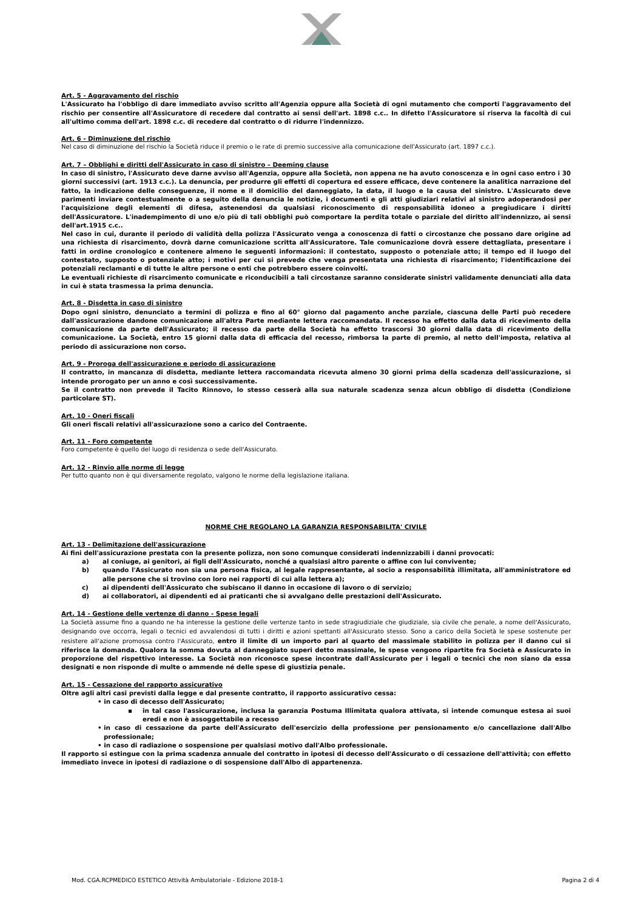Art. 5 - Aggravamento del rischio
L'Assicurato ha l'obbligo di dare immediato avviso scritto all'Agenzia oppure alla Società di ogni mutamento che comporti l'aggravamento del rischio per consentire all'Assicuratore di recedere dal contratto ai sensi dell'art. 1898 c.c.. In difetto l'Assicuratore si riserva la facoltà di cui all'ultimo comma dell'art. 1898 c.c. di recedere dal contratto o di ridurre l'indennizzo.
Art. 6 - Diminuzione del rischio
Nel caso di diminuzione del rischio la Società riduce il premio o le rate di premio successive alla comunicazione dell'Assicurato (art. 1897 c.c.).
Art. 7 – Obblighi e diritti dell'Assicurato in caso di sinistro – Deeming clause
In caso di sinistro, l'Assicurato deve darne avviso all'Agenzia, oppure alla Società, non appena ne ha avuto conoscenza e in ogni caso entro i 30 giorni successivi (art. 1913 c.c.). La denuncia, per produrre gli effetti di copertura ed essere efficace, deve contenere la analitica narrazione del fatto, la indicazione delle conseguenze, il nome e il domicilio del danneggiato, la data, il luogo e la causa del sinistro. L'Assicurato deve parimenti inviare contestualmente o a seguito della denuncia le notizie, i documenti e gli atti giudiziari relativi al sinistro adoperandosi per l'acquisizione degli elementi di difesa, astenendosi da qualsiasi riconoscimento di responsabilità idoneo a pregiudicare i diritti dell'Assicuratore. L'inadempimento di uno e/o più di tali obblighi può comportare la perdita totale o parziale del diritto all'indennizzo, ai sensi dell'art.1915 c.c..
Nel caso in cui, durante il periodo di validità della polizza l'Assicurato venga a conoscenza di fatti o circostanze che possano dare origine ad una richiesta di risarcimento, dovrà darne comunicazione scritta all'Assicuratore. Tale comunicazione dovrà essere dettagliata, presentare i fatti in ordine cronologico e contenere almeno le seguenti informazioni: il contestato, supposto o potenziale atto; il tempo ed il luogo del contestato, supposto o potenziale atto; i motivi per cui si prevede che venga presentata una richiesta di risarcimento; l'identificazione dei potenziali reclamanti e di tutte le altre persone o enti che potrebbero essere coinvolti.
Le eventuali richieste di risarcimento comunicate e riconducibili a tali circostanze saranno considerate sinistri validamente denunciati alla data in cui è stata trasmessa la prima denuncia.
Art. 8 - Disdetta in caso di sinistro
Dopo ogni sinistro, denunciato a termini di polizza e fino al 60° giorno dal pagamento anche parziale, ciascuna delle Parti può recedere dall'assicurazione dandone comunicazione all'altra Parte mediante lettera raccomandata. Il recesso ha effetto dalla data di ricevimento della comunicazione da parte dell'Assicurato; il recesso da parte della Società ha effetto trascorsi 30 giorni dalla data di ricevimento della comunicazione. La Società, entro 15 giorni dalla data di efficacia del recesso, rimborsa la parte di premio, al netto dell'imposta, relativa al periodo di assicurazione non corso.
Art. 9 - Proroga dell'assicurazione e periodo di assicurazione
Il contratto, in mancanza di disdetta, mediante lettera raccomandata ricevuta almeno 30 giorni prima della scadenza dell'assicurazione, si intende prorogato per un anno e così successivamente.
Se il contratto non prevede il Tacito Rinnovo, lo stesso cesserà alla sua naturale scadenza senza alcun obbligo di disdetta (Condizione particolare ST).
Art. 10 - Oneri fiscali
Gli oneri fiscali relativi all'assicurazione sono a carico del Contraente.
Art. 11 - Foro competente
Foro competente è quello del luogo di residenza o sede dell'Assicurato.
Art. 12 - Rinvio alle norme di legge
Per tutto quanto non è qui diversamente regolato, valgono le norme della legislazione italiana.
NORME CHE REGOLANO LA GARANZIA RESPONSABILITA' CIVILE
Art. 13 - Delimitazione dell'assicurazione
Ai fini dell'assicurazione prestata con la presente polizza, non sono comunque considerati indennizzabili i danni provocati:
a) al coniuge, ai genitori, ai figli dell'Assicurato, nonché a qualsiasi altro parente o affine con lui convivente;
b) quando l'Assicurato non sia una persona fisica, al legale rappresentante, al socio a responsabilità illimitata, all'amministratore ed alle persone che si trovino con loro nei rapporti di cui alla lettera a);
c) ai dipendenti dell'Assicurato che subiscano il danno in occasione di lavoro o di servizio;
d) ai collaboratori, ai dipendenti ed ai praticanti che si avvalgano delle prestazioni dell'Assicurato.
Art. 14 - Gestione delle vertenze di danno - Spese legali
La Società assume fino a quando ne ha interesse la gestione delle vertenze tanto in sede stragiudiziale che giudiziale, sia civile che penale, a nome dell'Assicurato, designando ove occorra, legali o tecnici ed avvalendosi di tutti i diritti e azioni spettanti all'Assicurato stesso. Sono a carico della Società le spese sostenute per resistere all'azione promossa contro l'Assicurato, entro il limite di un importo pari al quarto del massimale stabilito in polizza per il danno cui si riferisce la domanda. Qualora la somma dovuta al danneggiato superi detto massimale, le spese vengono ripartite fra Società e Assicurato in proporzione del rispettivo interesse. La Società non riconosce spese incontrate dall'Assicurato per i legali o tecnici che non siano da essa designati e non risponde di multe o ammende né delle spese di giustizia penale.
Art. 15 - Cessazione del rapporto assicurativo
Oltre agli altri casi previsti dalla legge e dal presente contratto, il rapporto assicurativo cessa:
• in caso di decesso dell'Assicurato;
▪ in tal caso l'assicurazione, inclusa la garanzia Postuma Illimitata qualora attivata, si intende comunque estesa ai suoi eredi e non è assoggettabile a recesso
• in caso di cessazione da parte dell'Assicurato dell'esercizio della professione per pensionamento e/o cancellazione dall'Albo professionale;
• in caso di radiazione o sospensione per qualsiasi motivo dall'Albo professionale.
Il rapporto si estingue con la prima scadenza annuale del contratto in ipotesi di decesso dell'Assicurato o di cessazione dell'attività; con effetto immediato invece in ipotesi di radiazione o di sospensione dall'Albo di appartenenza.
Mod. CGA.RCPMEDICO ESTETICO Attività Ambulatoriale - Edizione 2018-1 Pagina 2 di 4